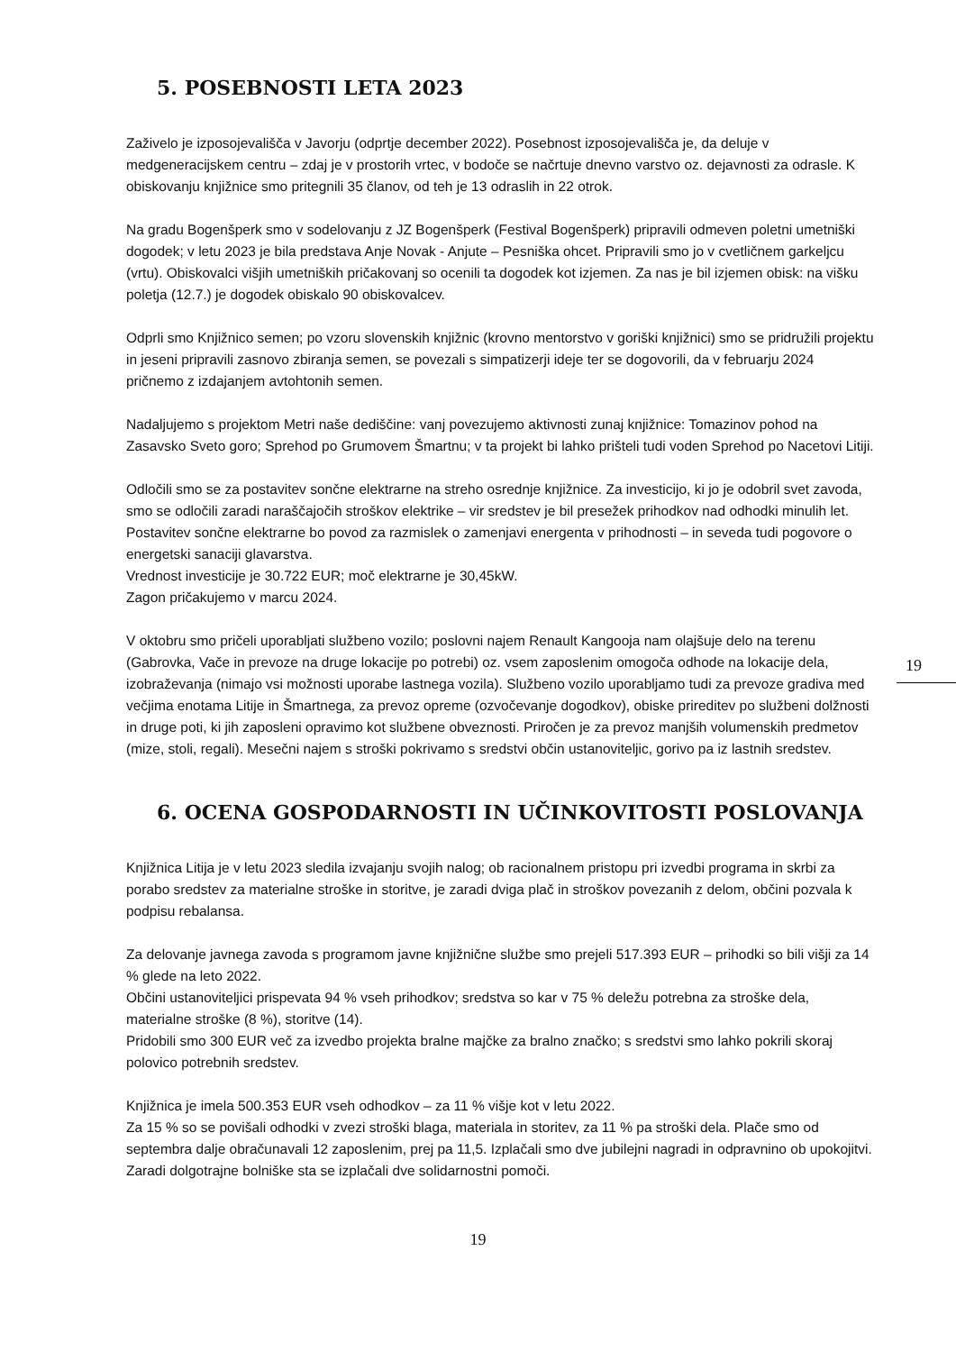5. POSEBNOSTI LETA 2023
Zaživelo je izposojevališča v Javorju (odprtje december 2022). Posebnost izposojevališča je, da deluje v medgeneracijskem centru – zdaj je v prostorih vrtec, v bodoče se načrtuje dnevno varstvo oz. dejavnosti za odrasle. K obiskovanju knjižnice smo pritegnili 35 članov, od teh je 13 odraslih in 22 otrok.
Na gradu Bogenšperk smo v sodelovanju z JZ Bogenšperk (Festival Bogenšperk) pripravili odmeven poletni umetniški dogodek; v letu 2023 je bila predstava Anje Novak - Anjute – Pesniška ohcet. Pripravili smo jo v cvetličnem garkeljcu (vrtu). Obiskovalci višjih umetniških pričakovanj so ocenili ta dogodek kot izjemen. Za nas je bil izjemen obisk: na višku poletja (12.7.) je dogodek obiskalo 90 obiskovalcev.
Odprli smo Knjižnico semen; po vzoru slovenskih knjižnic (krovno mentorstvo v goriški knjižnici) smo se pridružili projektu in jeseni pripravili zasnovo zbiranja semen, se povezali s simpatizerji ideje ter se dogovorili, da v februarju 2024 pričnemo z izdajanjem avtohtonih semen.
Nadaljujemo s projektom Metri naše dediščine: vanj povezujemo aktivnosti zunaj knjižnice: Tomazinov pohod na Zasavsko Sveto goro; Sprehod po Grumovem Šmartnu; v ta projekt bi lahko prišteli tudi voden Sprehod po Nacetovi Litiji.
Odločili smo se za postavitev sončne elektrarne na streho osrednje knjižnice. Za investicijo, ki jo je odobril svet zavoda, smo se odločili zaradi naraščajočih stroškov elektrike – vir sredstev je bil presežek prihodkov nad odhodki minulih let. Postavitev sončne elektrarne bo povod za razmislek o zamenjavi energenta v prihodnosti – in seveda tudi pogovore o energetski sanaciji glavarstva.
Vrednost investicije je 30.722 EUR; moč elektrarne je 30,45kW.
Zagon pričakujemo v marcu 2024.
V oktobru smo pričeli uporabljati službeno vozilo; poslovni najem Renault Kangooja nam olajšuje delo na terenu (Gabrovka, Vače in prevoze na druge lokacije po potrebi) oz. vsem zaposlenim omogoča odhode na lokacije dela, izobraževanja (nimajo vsi možnosti uporabe lastnega vozila). Službeno vozilo uporabljamo tudi za prevoze gradiva med večjima enotama Litije in Šmartnega, za prevoz opreme (ozvočevanje dogodkov), obiske prireditev po službeni dolžnosti in druge poti, ki jih zaposleni opravimo kot službene obveznosti. Priročen je za prevoz manjših volumenskih predmetov (mize, stoli, regali). Mesečni najem s stroški pokrivamo s sredstvi občin ustanoviteljic, gorivo pa iz lastnih sredstev.
6. OCENA GOSPODARNOSTI IN UČINKOVITOSTI POSLOVANJA
Knjižnica Litija je v letu 2023 sledila izvajanju svojih nalog; ob racionalnem pristopu pri izvedbi programa in skrbi za porabo sredstev za materialne stroške in storitve, je zaradi dviga plač in stroškov povezanih z delom, občini pozvala k podpisu rebalansa.
Za delovanje javnega zavoda s programom javne knjižnične službe smo prejeli 517.393 EUR – prihodki so bili višji za 14 % glede na leto 2022.
Občini ustanoviteljici prispevata 94 % vseh prihodkov; sredstva so kar v 75 % deležu potrebna za stroške dela, materialne stroške (8 %), storitve (14).
Pridobili smo 300 EUR več za izvedbo projekta bralne majčke za bralno značko; s sredstvi smo lahko pokrili skoraj polovico potrebnih sredstev.
Knjižnica je imela 500.353 EUR vseh odhodkov – za 11 % višje kot v letu 2022.
Za 15 % so se povišali odhodki v zvezi stroški blaga, materiala in storitev, za 11 % pa stroški dela. Plače smo od septembra dalje obračunavali 12 zaposlenim, prej pa 11,5. Izplačali smo dve jubilejni nagradi in odpravnino ob upokojitvi. Zaradi dolgotrajne bolniške sta se izplačali dve solidarnostni pomoči.
19
19